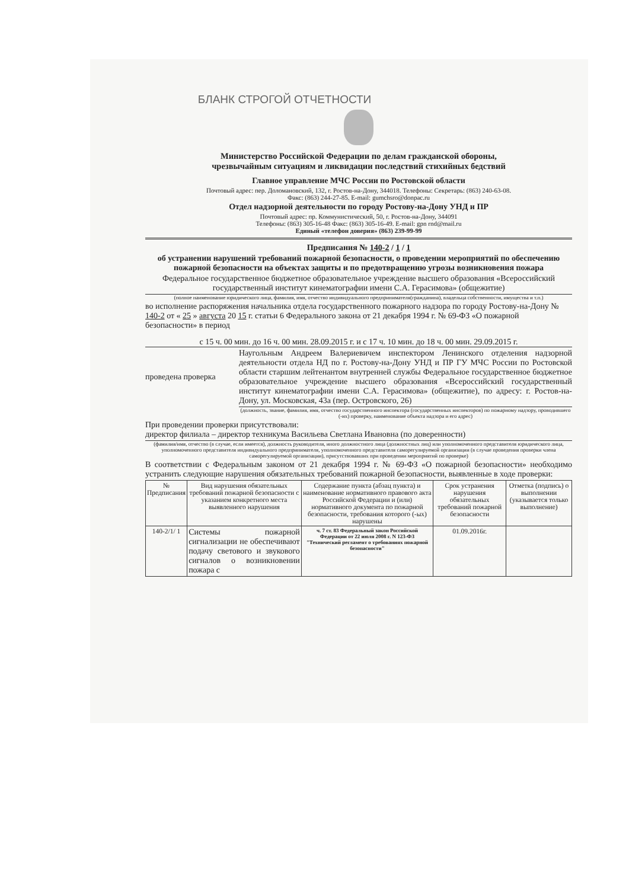БЛАНК СТРОГОЙ ОТЧЕТНОСТИ
Министерство Российской Федерации по делам гражданской обороны,
чрезвычайным ситуациям и ликвидации последствий стихийных бедствий
Главное управление МЧС России по Ростовской области
Почтовый адрес: пер. Доломановский, 132, г. Ростов-на-Дону, 344018. Телефоны: Секретарь: (863) 240-63-08.
Факс: (863) 244-27-85. E-mail: gumchsro@donpac.ru
Отдел надзорной деятельности по городу Ростову-на-Дону УНД и ПР
Почтовый адрес: пр. Коммунистический, 50, г. Ростов-на-Дону, 344091
Телефоны: (863) 305-16-48 Факс: (863) 305-16-49. E-mail: gpn rnd@mail.ru
Единый «телефон доверия» (863) 239-99-99
Предписания № 140-2 / 1 / 1
об устранении нарушений требований пожарной безопасности, о проведении мероприятий по обеспечению пожарной безопасности на объектах защиты и по предотвращению угрозы возникновения пожара
Федеральное государственное бюджетное образовательное учреждение высшего образования «Всероссийский государственный институт кинематографии имени С.А. Герасимова» (общежитие)
(полное наименование юридического лица, фамилия, имя, отчество индивидуального предпринимателя(гражданина), владельца собственности, имущества и т.п.)
во исполнение распоряжения начальника отдела государственного пожарного надзора по городу Ростову-на-Дону № 140-2 от « 25 » августа 20 15 г. статьи 6 Федерального закона от 21 декабря 1994 г. № 69-ФЗ «О пожарной безопасности» в период
с 15 ч. 00 мин. до 16 ч. 00 мин. 28.09.2015 г. и с 17 ч. 10 мин. до 18 ч. 00 мин. 29.09.2015 г.
проведена проверка
Наугольным Андреем Валериевичем инспектором Ленинского отделения надзорной деятельности отдела НД по г. Ростову-на-Дону УНД и ПР ГУ МЧС России по Ростовской области старшим лейтенантом внутренней службы Федеральное государственное бюджетное образовательное учреждение высшего образования «Всероссийский государственный институт кинематографии имени С.А. Герасимова» (общежитие), по адресу: г. Ростов-на-Дону, ул. Московская, 43а (пер. Островского, 26)
(должность, звание, фамилия, имя, отчество государственного инспектора (государственных инспекторов) по пожарному надзору, проводившего (-их) проверку, наименование объекта надзора и его адрес)
При проведении проверки присутствовали:
директор филиала – директор техникума Васильева Светлана Ивановна (по доверенности)
(фамилия/имя, отчество (в случае, если имеется), должность руководителя, иного должностного лица (должностных лиц) или уполномоченного представителя юридического лица, уполномоченного представителя индивидуального предпринимателя, уполномоченного представителя саморегулируемой организации (в случае проведения проверки члена саморегулируемой организации), присутствовавших при проведении мероприятий по проверке)
В соответствии с Федеральным законом от 21 декабря 1994 г. № 69-ФЗ «О пожарной безопасности» необходимо устранить следующие нарушения обязательных требований пожарной безопасности, выявленные в ходе проверки:
| № Предписания | Вид нарушения обязательных требований пожарной безопасности с указанием конкретного места выявленного нарушения | Содержание пункта (абзац пункта) и наименование нормативного правового акта Российской Федерации и (или) нормативного документа по пожарной безопасности, требования которого (-ых) нарушены | Срок устранения нарушения обязательных требований пожарной безопасности | Отметка (подпись) о выполнении (указывается только выполнение) |
| --- | --- | --- | --- | --- |
| 140-2/1/ 1 | Системы пожарной сигнализации не обеспечивают подачу светового и звукового сигналов о возникновении пожара с | ч. 7 ст. 83 Федеральный закон Российской Федерации от 22 июля 2008 г. N 123-ФЗ "Технический регламент о требованиях пожарной безопасности" | 01.09.2016г. | |